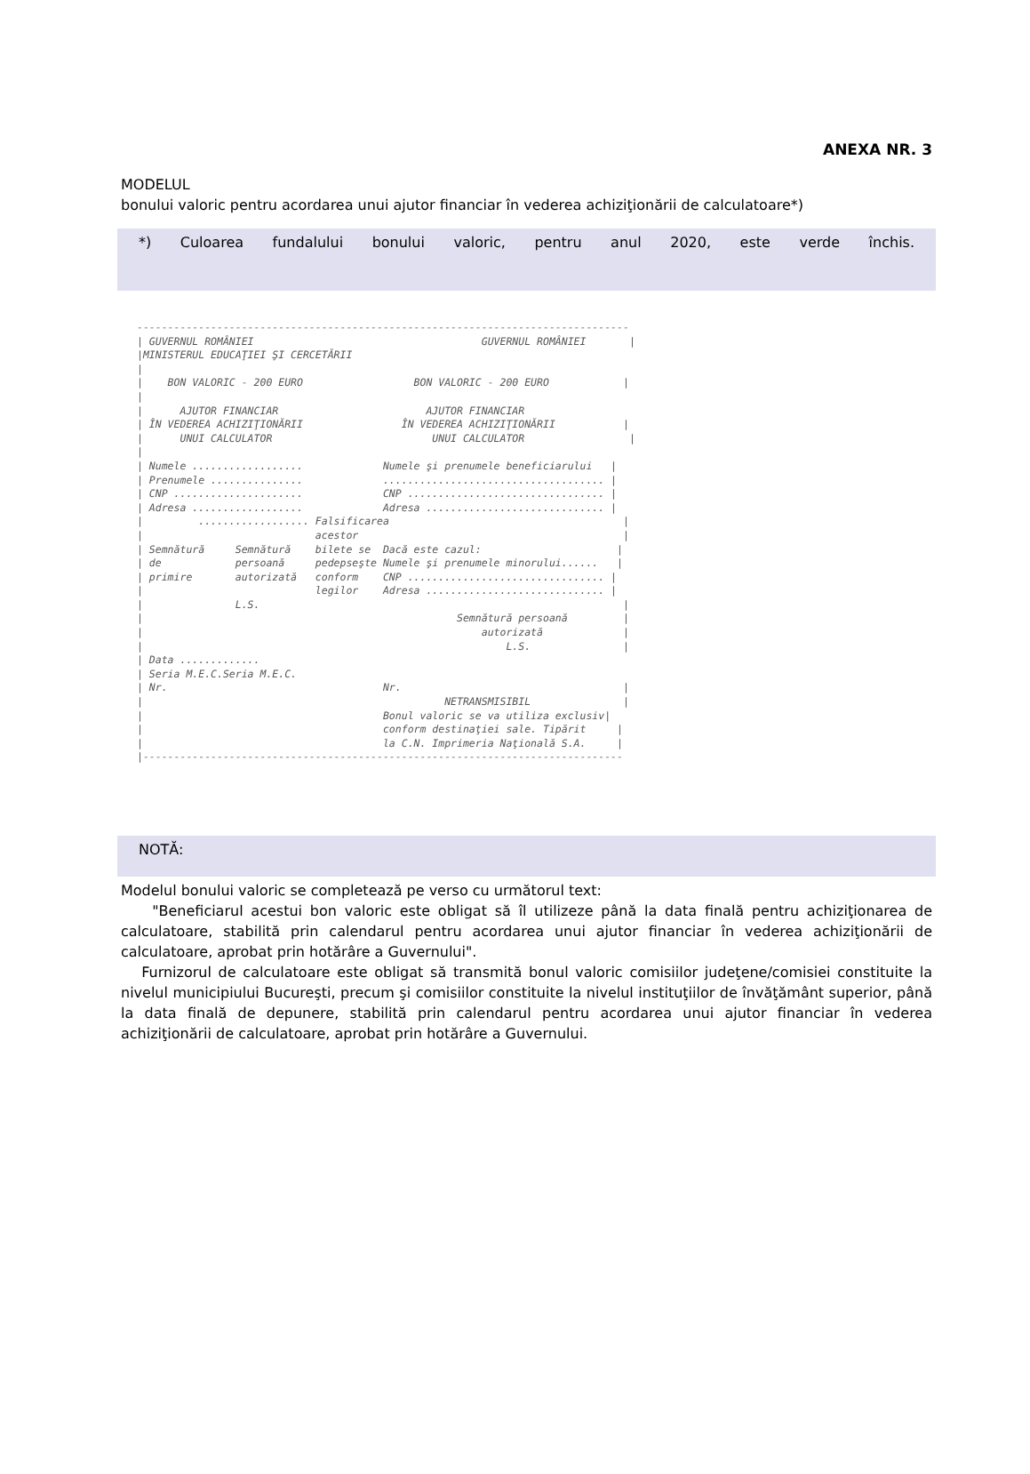ANEXA NR. 3
MODELUL
bonului valoric pentru acordarea unui ajutor financiar în vederea achiziţionării de calculatoare*)
*) Culoarea fundalului bonului valoric, pentru anul 2020, este verde închis.
--------------------------------------------------------------------------------
| GUVERNUL ROMÂNIEI                                     GUVERNUL ROMÂNIEI       |
|MINISTERUL EDUCAŢIEI ŞI CERCETĂRII
|
|    BON VALORIC - 200 EURO                  BON VALORIC - 200 EURO            |
|
|      AJUTOR FINANCIAR                        AJUTOR FINANCIAR
| ÎN VEDEREA ACHIZIŢIONĂRII                ÎN VEDEREA ACHIZIŢIONĂRII           |
|      UNUI CALCULATOR                          UNUI CALCULATOR                 |
|
| Numele ..................             Numele şi prenumele beneficiarului   |
| Prenumele ...............             .................................... |
| CNP .....................             CNP ................................ |
| Adresa ..................             Adresa ............................. |
|         .................. Falsificarea                                      |
|                            acestor                                           |
| Semnătură     Semnătură    bilete se  Dacă este cazul:                      |
| de            persoană     pedepseşte Numele şi prenumele minorului......   |
| primire       autorizată   conform    CNP ................................ |
|                            legilor    Adresa ............................. |
|               L.S.                                                           |
|                                                   Semnătură persoană         |
|                                                       autorizată             |
|                                                           L.S.               |
| Data .............
| Seria M.E.C.Seria M.E.C.
| Nr.                                   Nr.                                    |
|                                                 NETRANSMISIBIL               |
|                                       Bonul valoric se va utiliza exclusiv|
|                                       conform destinaţiei sale. Tipărit     |
|                                       la C.N. Imprimeria Naţională S.A.     |
|------------------------------------------------------------------------------
NOTĂ:
Modelul bonului valoric se completează pe verso cu următorul text:
"Beneficiarul acestui bon valoric este obligat să îl utilizeze până la data finală pentru achiziţionarea de calculatoare, stabilită prin calendarul pentru acordarea unui ajutor financiar în vederea achiziţionării de calculatoare, aprobat prin hotărâre a Guvernului".
Furnizorul de calculatoare este obligat să transmită bonul valoric comisiilor judeţene/comisiei constituite la nivelul municipiului Bucureşti, precum şi comisiilor constituite la nivelul instituţiilor de învăţământ superior, până la data finală de depunere, stabilită prin calendarul pentru acordarea unui ajutor financiar în vederea achiziţionării de calculatoare, aprobat prin hotărâre a Guvernului.